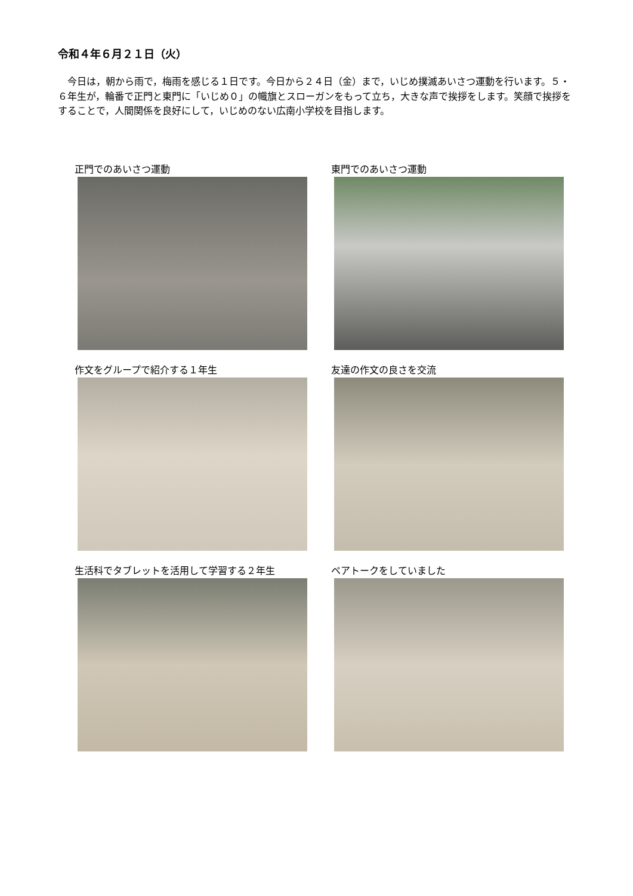令和４年６月２１日（火）
　今日は，朝から雨で，梅雨を感じる１日です。今日から２４日（金）まで，いじめ撲滅あいさつ運動を行います。５・６年生が，輪番で正門と東門に「いじめ０」の幟旗とスローガンをもって立ち，大きな声で挨拶をします。笑顔で挨拶をすることで，人間関係を良好にして，いじめのない広南小学校を目指します。
正門でのあいさつ運動
東門でのあいさつ運動
作文をグループで紹介する１年生
友達の作文の良さを交流
生活科でタブレットを活用して学習する２年生
ペアトークをしていました